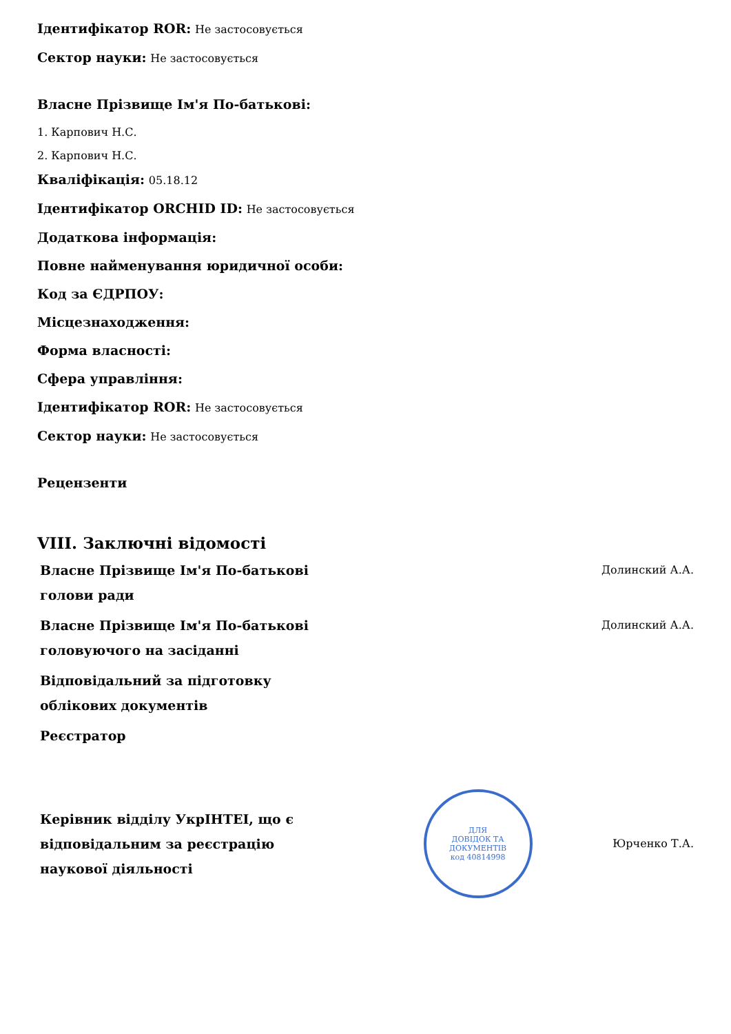Ідентифікатор ROR: Не застосовується
Сектор науки: Не застосовується
Власне Прізвище Ім'я По-батькові:
1. Карпович Н.С.
2. Карпович Н.С.
Кваліфікація: 05.18.12
Ідентифікатор ORCHID ID: Не застосовується
Додаткова інформація:
Повне найменування юридичної особи:
Код за ЄДРПОУ:
Місцезнаходження:
Форма власності:
Сфера управління:
Ідентифікатор ROR: Не застосовується
Сектор науки: Не застосовується
Рецензенти
VIII. Заключні відомості
Власне Прізвище Ім'я По-батькові голови ради
Долинский А.А.
Власне Прізвище Ім'я По-батькові головуючого на засіданні
Долинский А.А.
Відповідальний за підготовку облікових документів
Реєстратор
Керівник відділу УкрІНТЕІ, що є відповідальним за реєстрацію наукової діяльності
ДЛЯ
ДОВІДОК ТА
ДОКУМЕНТІВ
код 40814998
Юрченко Т.А.